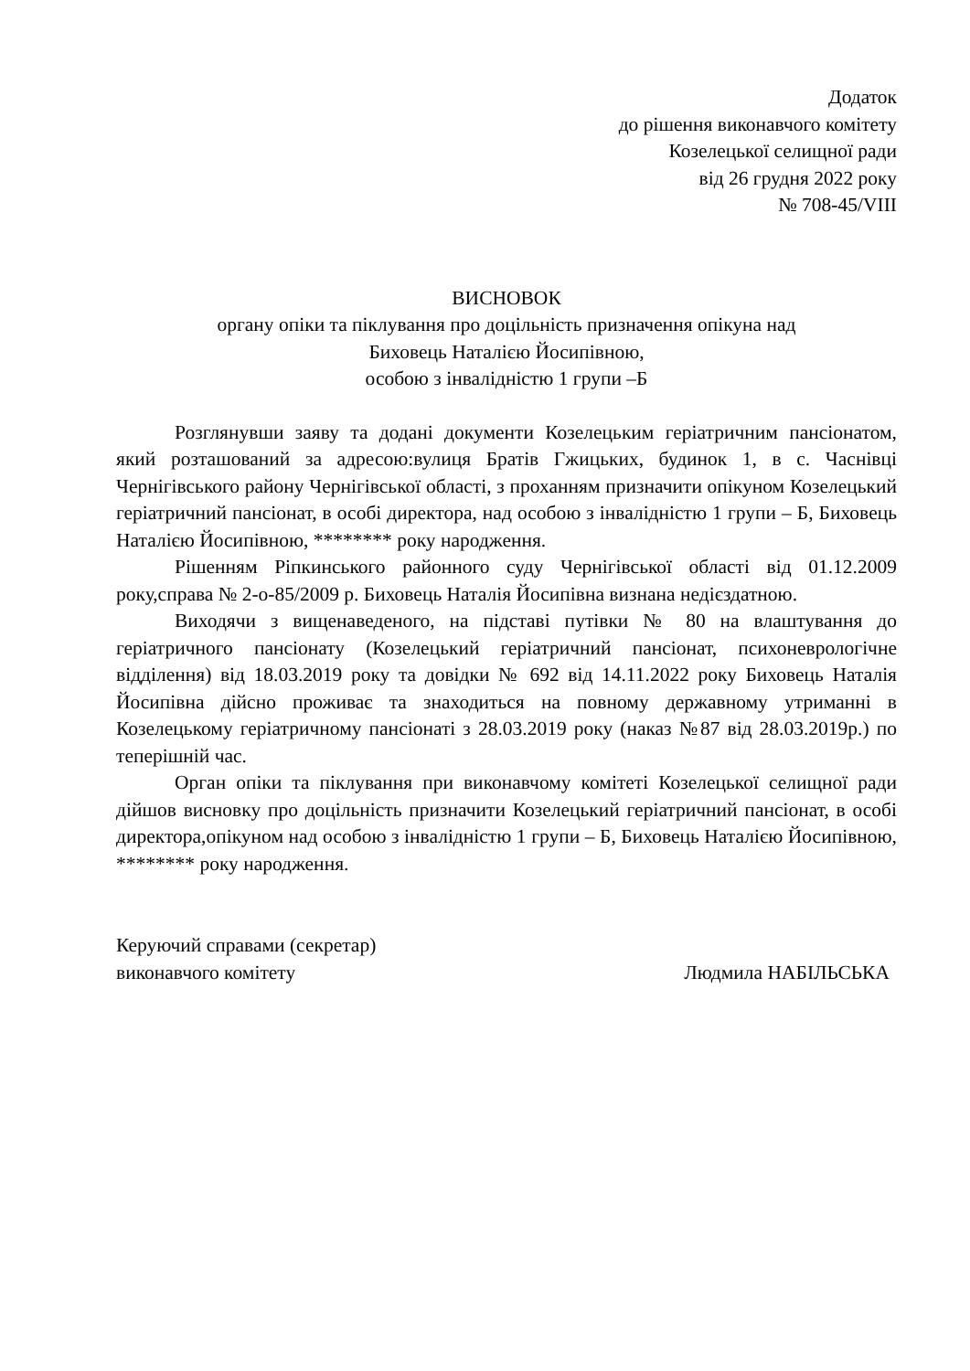Додаток
до рішення виконавчого комітету
Козелецької селищної ради
від 26 грудня 2022 року
№ 708-45/VIII
ВИСНОВОК
органу опіки та піклування про доцільність призначення опікуна над
Биховець Наталією Йосипівною,
особою з інвалідністю 1 групи –Б
Розглянувши заяву та додані документи Козелецьким геріатричним пансіонатом, який розташований за адресою:вулиця Братів Гжицьких, будинок 1, в с. Часнівці Чернігівського району Чернігівської області, з проханням призначити опікуном Козелецький геріатричний пансіонат, в особі директора, над особою з інвалідністю 1 групи – Б, Биховець Наталією Йосипівною, ******** року народження.
Рішенням Ріпкинського районного суду Чернігівської області від 01.12.2009 року,справа № 2-о-85/2009 р. Биховець Наталія Йосипівна визнана недієздатною.
Виходячи з вищенаведеного, на підставі путівки № 80 на влаштування до геріатричного пансіонату (Козелецький геріатричний пансіонат, психоневрологічне відділення) від 18.03.2019 року та довідки № 692 від 14.11.2022 року Биховець Наталія Йосипівна дійсно проживає та знаходиться на повному державному утриманні в Козелецькому геріатричному пансіонаті з 28.03.2019 року (наказ №87 від 28.03.2019р.) по теперішній час.
Орган опіки та піклування при виконавчому комітеті Козелецької селищної ради дійшов висновку про доцільність призначити Козелецький геріатричний пансіонат, в особі директора,опікуном над особою з інвалідністю 1 групи – Б, Биховець Наталією Йосипівною, ******** року народження.
Керуючий справами (секретар)
виконавчого комітету
Людмила НАБІЛЬСЬКА